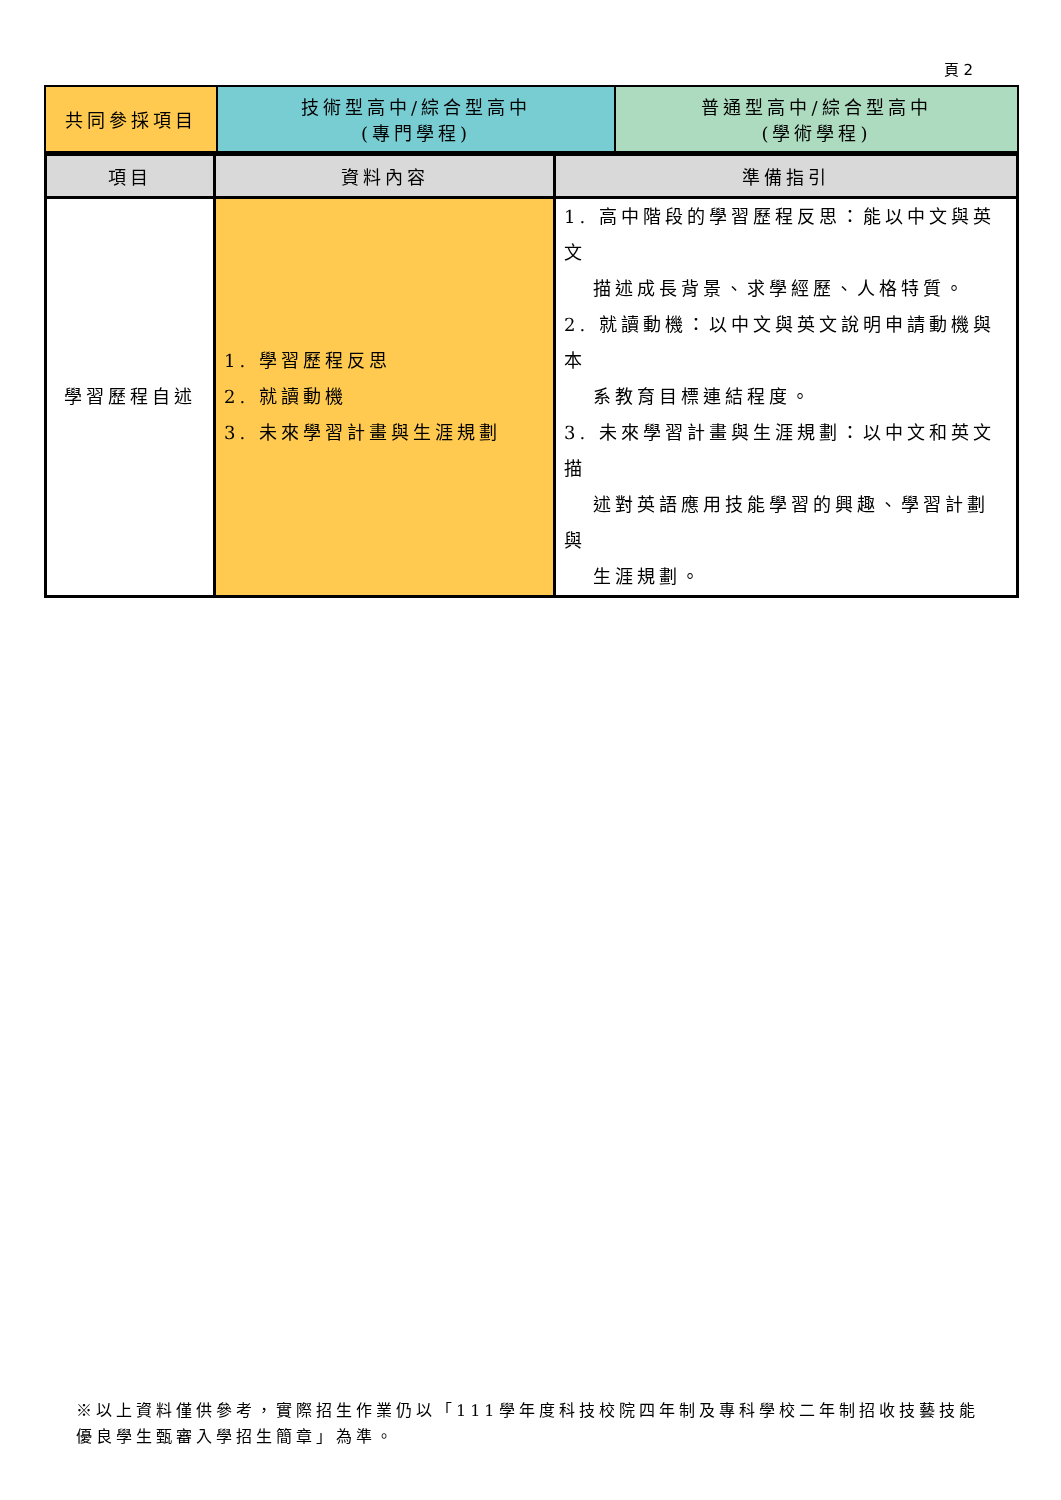頁 2
| 共同參採項目 | 技術型高中/綜合型高中 (專門學程) | 普通型高中/綜合型高中 (學術學程) |
| 項目 | 資料內容 | 準備指引 |
| --- | --- | --- |
| 學習歷程自述 | 1. 學習歷程反思 2. 就讀動機 3. 未來學習計畫與生涯規劃 | 1. 高中階段的學習歷程反思：能以中文與英文 描述成長背景、求學經歷、人格特質。 2. 就讀動機：以中文與英文說明申請動機與本 系教育目標連結程度。 3. 未來學習計畫與生涯規劃：以中文和英文描 述對英語應用技能學習的興趣、學習計劃與 生涯規劃。 |
※以上資料僅供參考，實際招生作業仍以「111學年度科技校院四年制及專科學校二年制招收技藝技能優良學生甄審入學招生簡章」為準。